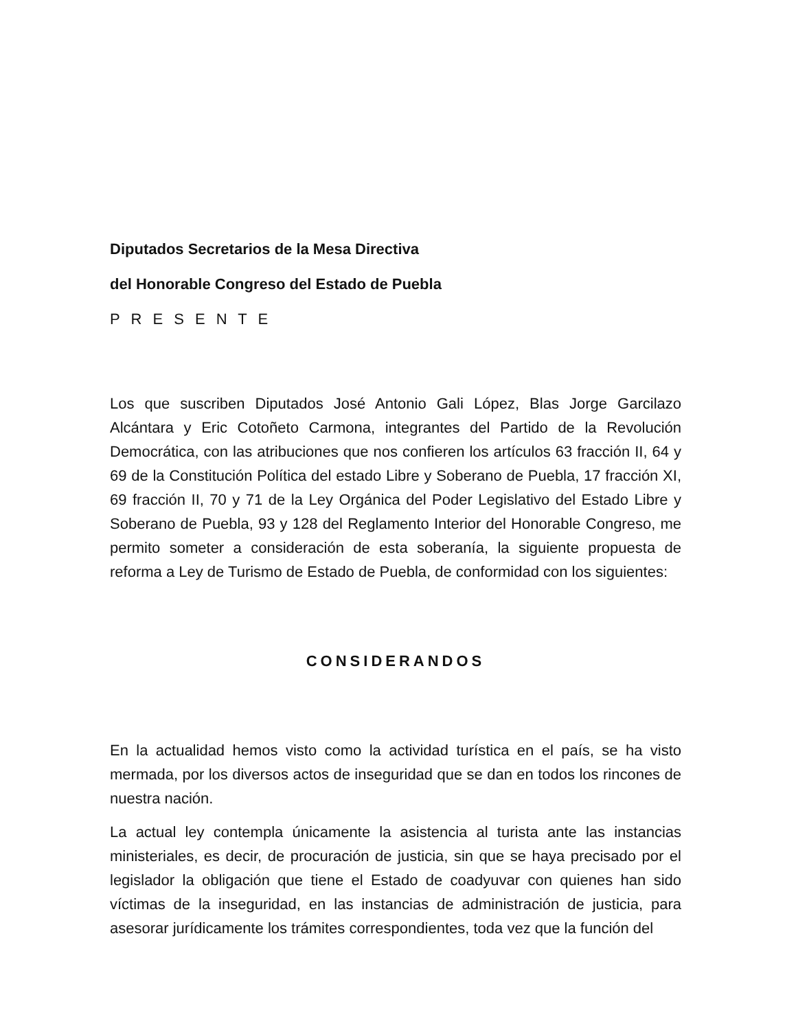Diputados Secretarios de la Mesa Directiva
del Honorable Congreso del Estado de Puebla
P R E S E N T E
Los que suscriben Diputados José Antonio Gali López, Blas Jorge Garcilazo Alcántara y Eric Cotoñeto Carmona, integrantes del Partido de la Revolución Democrática, con las atribuciones que nos confieren los artículos 63 fracción II, 64 y 69 de la Constitución Política del estado Libre y Soberano de Puebla, 17 fracción XI, 69 fracción II, 70 y 71 de la Ley Orgánica del Poder Legislativo del Estado Libre y Soberano de Puebla, 93 y 128 del Reglamento Interior del Honorable Congreso, me permito someter a consideración de esta soberanía, la siguiente propuesta de reforma a Ley de Turismo de Estado de Puebla, de conformidad con los siguientes:
CONSIDERANDOS
En la actualidad hemos visto como la actividad turística en el país, se ha visto mermada, por los diversos actos de inseguridad que se dan en todos los rincones de nuestra nación.
La actual ley contempla únicamente la asistencia al turista ante las instancias ministeriales, es decir, de procuración de justicia, sin que se haya precisado por el legislador la obligación que tiene el Estado de coadyuvar con quienes han sido víctimas de la inseguridad, en las instancias de administración de justicia, para asesorar jurídicamente los trámites correspondientes, toda vez que la función del